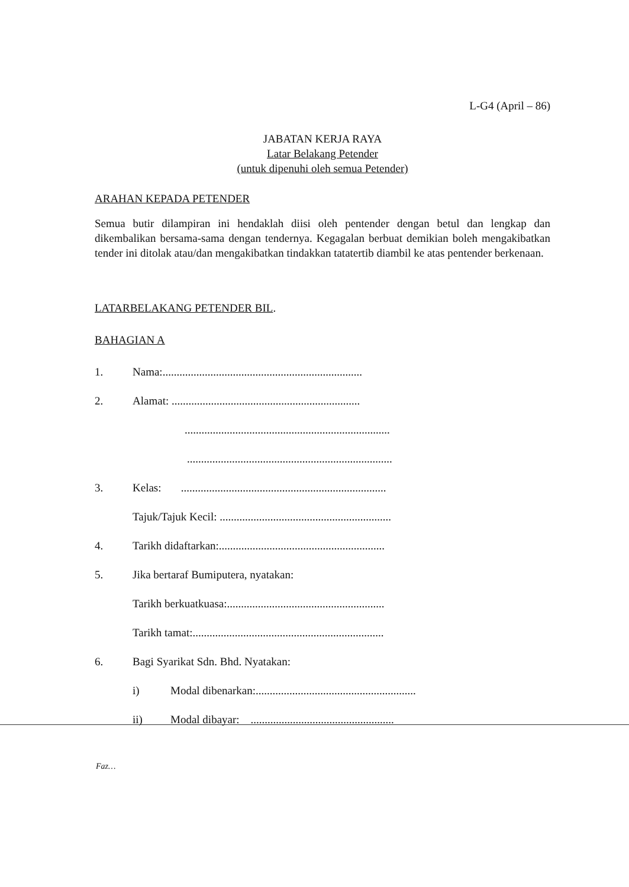L-G4 (April – 86)
JABATAN KERJA RAYA
Latar Belakang Petender
(untuk dipenuhi oleh semua Petender)
ARAHAN KEPADA PETENDER
Semua butir dilampiran ini hendaklah diisi oleh pentender dengan betul dan lengkap dan dikembalikan bersama-sama dengan tendernya. Kegagalan berbuat demikian boleh mengakibatkan tender ini ditolak atau/dan mengakibatkan tindakkan tatatertib diambil ke atas pentender berkenaan.
LATARBELAKANG PETENDER BIL.
BAHAGIAN A
1. Nama:.......................................................................
2. Alamat: ...................................................................
.........................................................................
.........................................................................
3. Kelas: .........................................................................
Tajuk/Tajuk Kecil: .............................................................
4. Tarikh didaftarkan:...........................................................
5. Jika bertaraf Bumiputera, nyatakan:
Tarikh berkuatkuasa:........................................................
Tarikh tamat:....................................................................
6. Bagi Syarikat Sdn. Bhd. Nyatakan:
i) Modal dibenarkan:.........................................................
ii) Modal dibayar: ...................................................
Faz…